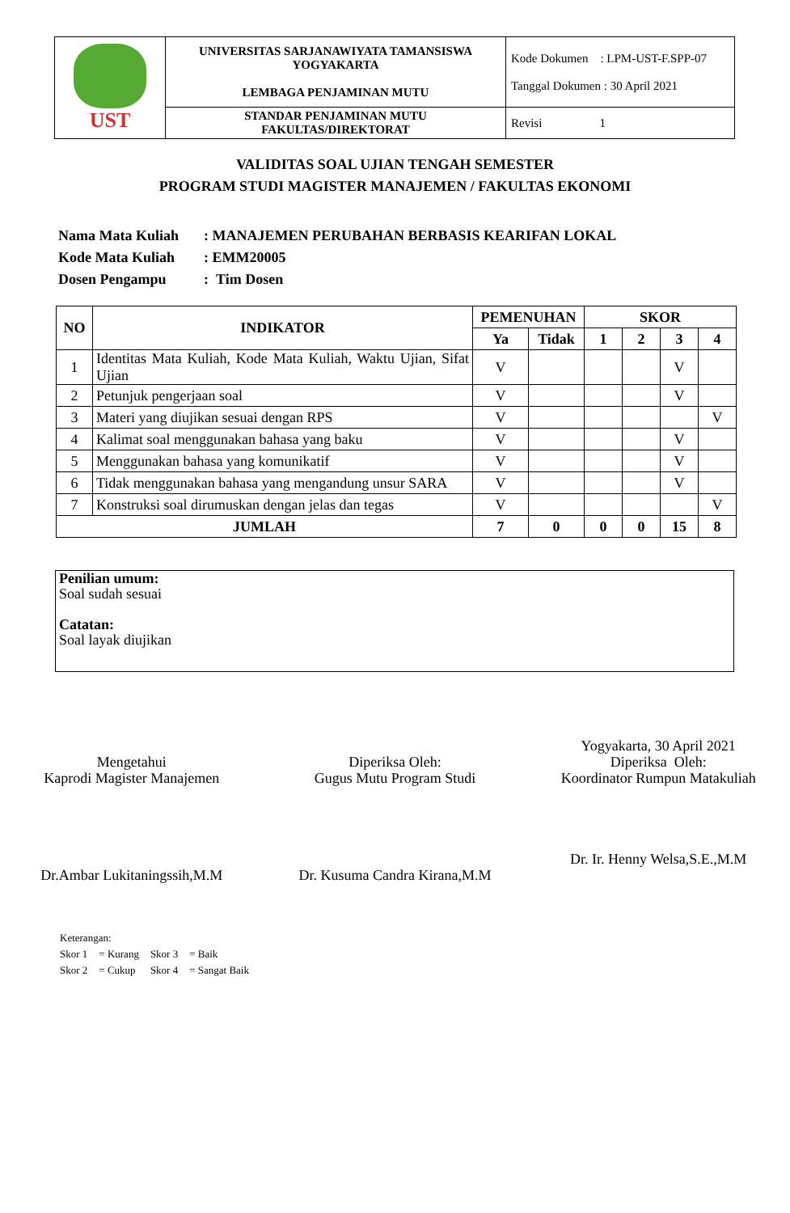| UST | UNIVERSITAS SARJANAWIYATA TAMANSISWA YOGYAKARTA LEMBAGA PENJAMINAN MUTU | Kode Dokumen : LPM-UST-F.SPP-07 Tanggal Dokumen : 30 April 2021 |
| | STANDAR PENJAMINAN MUTU FAKULTAS/DIREKTORAT | Revisi 1 |
VALIDITAS SOAL UJIAN TENGAH SEMESTER
PROGRAM STUDI MAGISTER MANAJEMEN / FAKULTAS EKONOMI
Nama Mata Kuliah: MANAJEMEN PERUBAHAN BERBASIS KEARIFAN LOKAL
Kode Mata Kuliah: EMM20005
Dosen Pengampu: Tim Dosen
| NO | INDIKATOR | PEMENUHAN | | SKOR | | | |
| --- | --- | --- | --- | --- | --- | --- | --- |
| | | Ya | Tidak | 1 | 2 | 3 | 4 |
| 1 | Identitas Mata Kuliah, Kode Mata Kuliah, Waktu Ujian, Sifat Ujian | V | | | | V | |
| 2 | Petunjuk pengerjaan soal | V | | | | V | |
| 3 | Materi yang diujikan sesuai dengan RPS | V | | | | | V |
| 4 | Kalimat soal menggunakan bahasa yang baku | V | | | | V | |
| 5 | Menggunakan bahasa yang komunikatif | V | | | | V | |
| 6 | Tidak menggunakan bahasa yang mengandung unsur SARA | V | | | | V | |
| 7 | Konstruksi soal dirumuskan dengan jelas dan tegas | V | | | | | V |
| JUMLAH | | 7 | 0 | 0 | 0 | 15 | 8 |
Penilian umum:
Soal sudah sesuai
Catatan:
Soal layak diujikan
Mengetahui
Kaprodi Magister Manajemen
Dr.Ambar Lukitaningssih,M.M
Diperiksa Oleh:
Gugus Mutu Program Studi
Dr. Kusuma Candra Kirana,M.M
Yogyakarta, 30 April 2021
Diperiksa Oleh:
Koordinator Rumpun Matakuliah
Dr. Ir. Henny Welsa,S.E.,M.M
Keterangan:
| Skor 1 | = Kurang | Skor 3 | = Baik |
| Skor 2 | = Cukup | Skor 4 | = Sangat Baik |